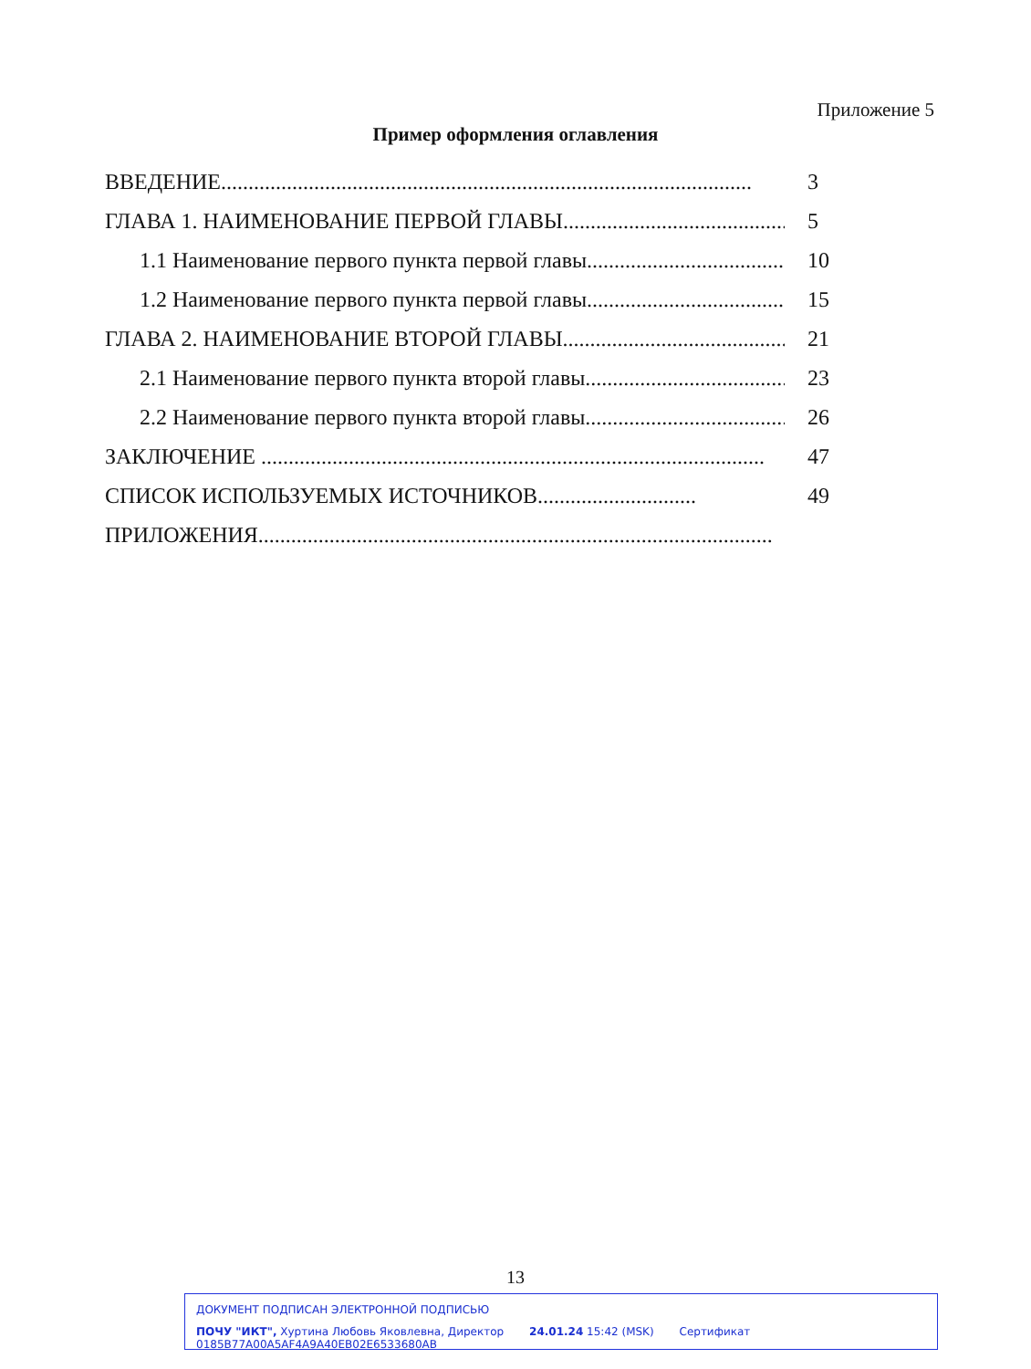Приложение 5
Пример оформления оглавления
ВВЕДЕНИЕ................................................................................................. 3
ГЛАВА 1. НАИМЕНОВАНИЕ ПЕРВОЙ ГЛАВЫ............................................. 5
1.1 Наименование первого пункта первой главы....................................... 10
1.2 Наименование первого пункта первой главы....................................... 15
ГЛАВА 2. НАИМЕНОВАНИЕ ВТОРОЙ ГЛАВЫ............................................. 21
2.1 Наименование первого пункта второй главы....................................... 23
2.2 Наименование первого пункта второй главы....................................... 26
ЗАКЛЮЧЕНИЕ ............................................................................................ 47
СПИСОК ИСПОЛЬЗУЕМЫХ ИСТОЧНИКОВ............................. 49
ПРИЛОЖЕНИЯ..............................................................................................
13
ДОКУМЕНТ ПОДПИСАН ЭЛЕКТРОННОЙ ПОДПИСЬЮ
ПОЧУ "ИКТ", Хуртина Любовь Яковлевна, Директор 24.01.24 15:42 (MSK) Сертификат 0185B77A00A5AF4A9A40EB02E6533680AB